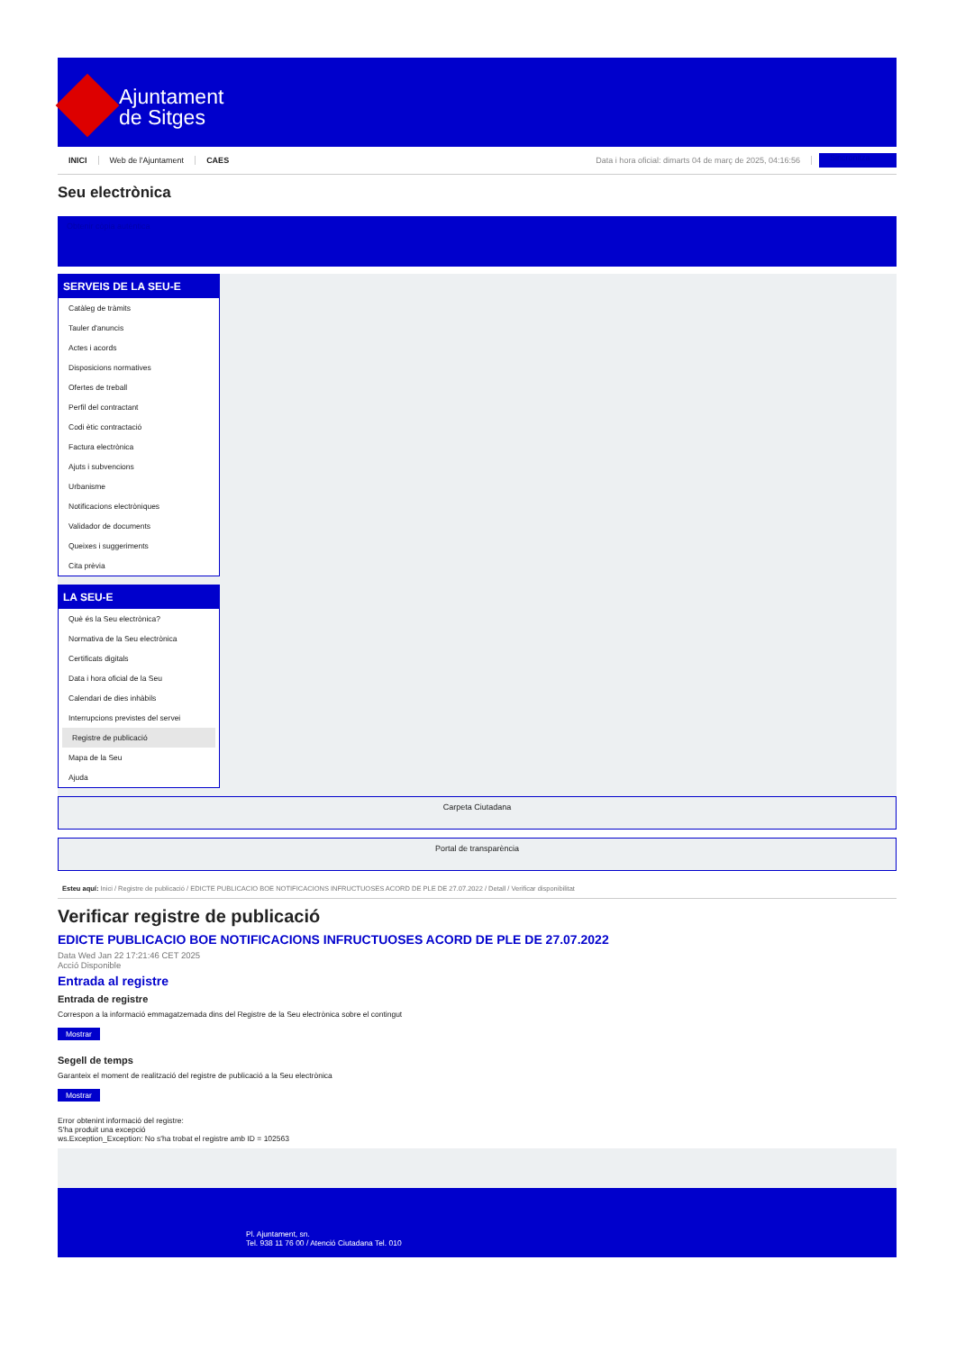Ajuntament
de Sitges
INICI Web de l'Ajuntament CAES Data i hora oficial: dimarts 04 de març de 2025, 04:16:56 Sincronitza
Seu electrònica
Obtenir còpia autèntica
SERVEIS DE LA SEU-E
Catàleg de tràmits
Tauler d'anuncis
Actes i acords
Disposicions normatives
Ofertes de treball
Perfil del contractant
Codi ètic contractació
Factura electrònica
Ajuts i subvencions
Urbanisme
Notificacions electròniques
Validador de documents
Queixes i suggeriments
Cita prèvia
LA SEU-E
Què és la Seu electrònica?
Normativa de la Seu electrònica
Certificats digitals
Data i hora oficial de la Seu
Calendari de dies inhàbils
Interrupcions previstes del servei
Registre de publicació
Mapa de la Seu
Ajuda
Carpeta Ciutadana
Portal de transparència
Esteu aquí: Inici / Registre de publicació / EDICTE PUBLICACIO BOE NOTIFICACIONS INFRUCTUOSES ACORD DE PLE DE 27.07.2022 / Detall / Verificar disponibilitat
Verificar registre de publicació
EDICTE PUBLICACIO BOE NOTIFICACIONS INFRUCTUOSES ACORD DE PLE DE 27.07.2022
Data Wed Jan 22 17:21:46 CET 2025
Acció Disponible
Entrada al registre
Entrada de registre
Correspon a la informació emmagatzemada dins del Registre de la Seu electrònica sobre el contingut
Mostrar
Segell de temps
Garanteix el moment de realització del registre de publicació a la Seu electrònica
Mostrar
Error obtenint informació del registre:
S'ha produit una excepció
ws.Exception_Exception: No s'ha trobat el registre amb ID = 102563
Pl. Ajuntament, sn.
Tel. 938 11 76 00 / Atenció Ciutadana Tel. 010